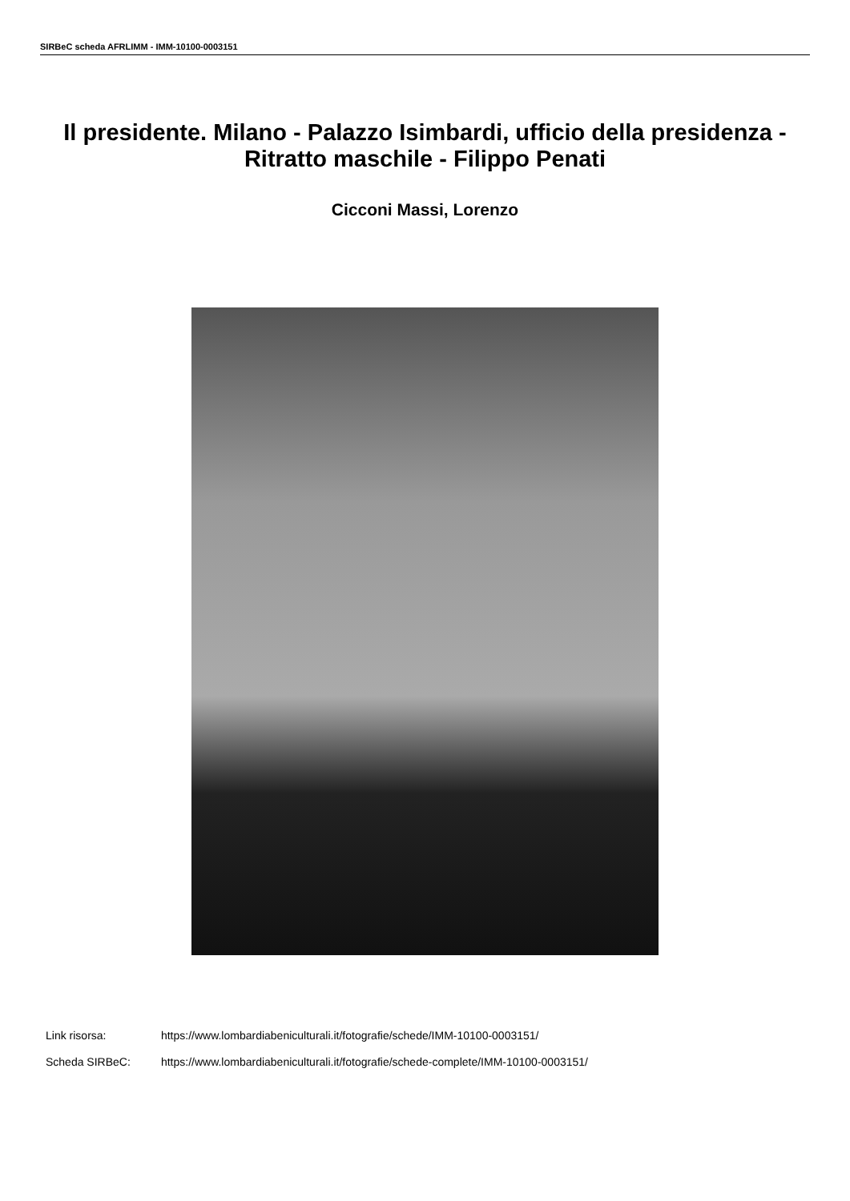SIRBeC scheda AFRLIMM - IMM-10100-0003151
Il presidente. Milano - Palazzo Isimbardi, ufficio della presidenza - Ritratto maschile - Filippo Penati
Cicconi Massi, Lorenzo
Link risorsa: https://www.lombardiabeniculturali.it/fotografie/schede/IMM-10100-0003151/
Scheda SIRBeC: https://www.lombardiabeniculturali.it/fotografie/schede-complete/IMM-10100-0003151/